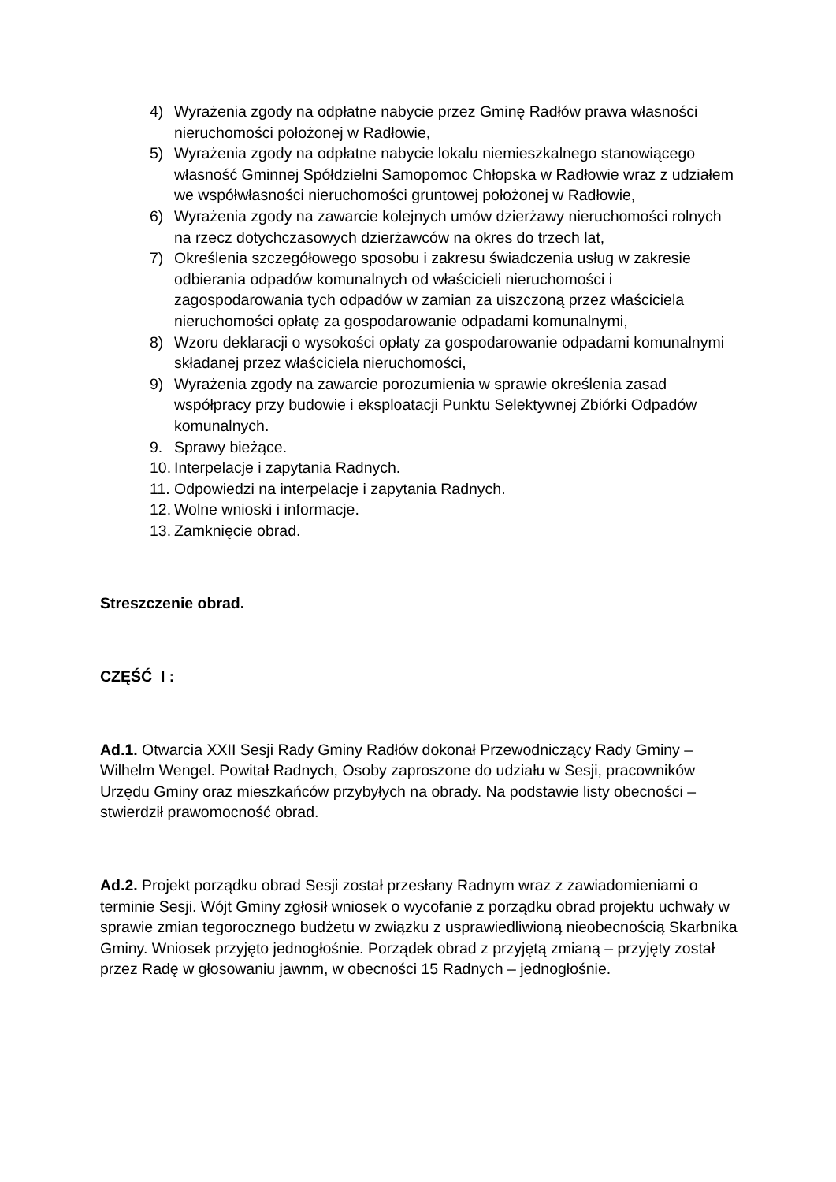4) Wyrażenia zgody na odpłatne nabycie przez Gminę Radłów prawa własności nieruchomości położonej w Radłowie,
5) Wyrażenia zgody na odpłatne nabycie lokalu niemieszkalnego stanowiącego własność Gminnej Spółdzielni Samopomoc Chłopska w Radłowie wraz z udziałem we współwłasności nieruchomości gruntowej położonej w Radłowie,
6) Wyrażenia zgody na zawarcie kolejnych umów dzierżawy nieruchomości rolnych na rzecz dotychczasowych dzierżawców na okres do trzech lat,
7) Określenia szczegółowego sposobu i zakresu świadczenia usług w zakresie odbierania odpadów komunalnych od właścicieli nieruchomości i zagospodarowania tych odpadów w zamian za uiszczoną przez właściciela nieruchomości opłatę za gospodarowanie odpadami komunalnymi,
8) Wzoru deklaracji o wysokości opłaty za gospodarowanie odpadami komunalnymi składanej przez właściciela nieruchomości,
9) Wyrażenia zgody na zawarcie porozumienia w sprawie określenia zasad współpracy przy budowie i eksploatacji Punktu Selektywnej Zbiórki Odpadów komunalnych.
9. Sprawy bieżące.
10. Interpelacje i zapytania Radnych.
11. Odpowiedzi na interpelacje i zapytania Radnych.
12. Wolne wnioski i informacje.
13. Zamknięcie obrad.
Streszczenie obrad.
CZĘŚĆ I :
Ad.1. Otwarcia XXII Sesji Rady Gminy Radłów dokonał Przewodniczący Rady Gminy – Wilhelm Wengel. Powitał Radnych, Osoby zaproszone do udziału w Sesji, pracowników Urzędu Gminy oraz mieszkańców przybyłych na obrady. Na podstawie listy obecności – stwierdził prawomocność obrad.
Ad.2. Projekt porządku obrad Sesji został przesłany Radnym wraz z zawiadomieniami o terminie Sesji. Wójt Gminy zgłosił wniosek o wycofanie z porządku obrad projektu uchwały w sprawie zmian tegorocznego budżetu w związku z usprawiedliwioną nieobecnością Skarbnika Gminy. Wniosek przyjęto jednogłośnie. Porządek obrad z przyjętą zmianą – przyjęty został przez Radę w głosowaniu jawnm, w obecności 15 Radnych – jednogłośnie.